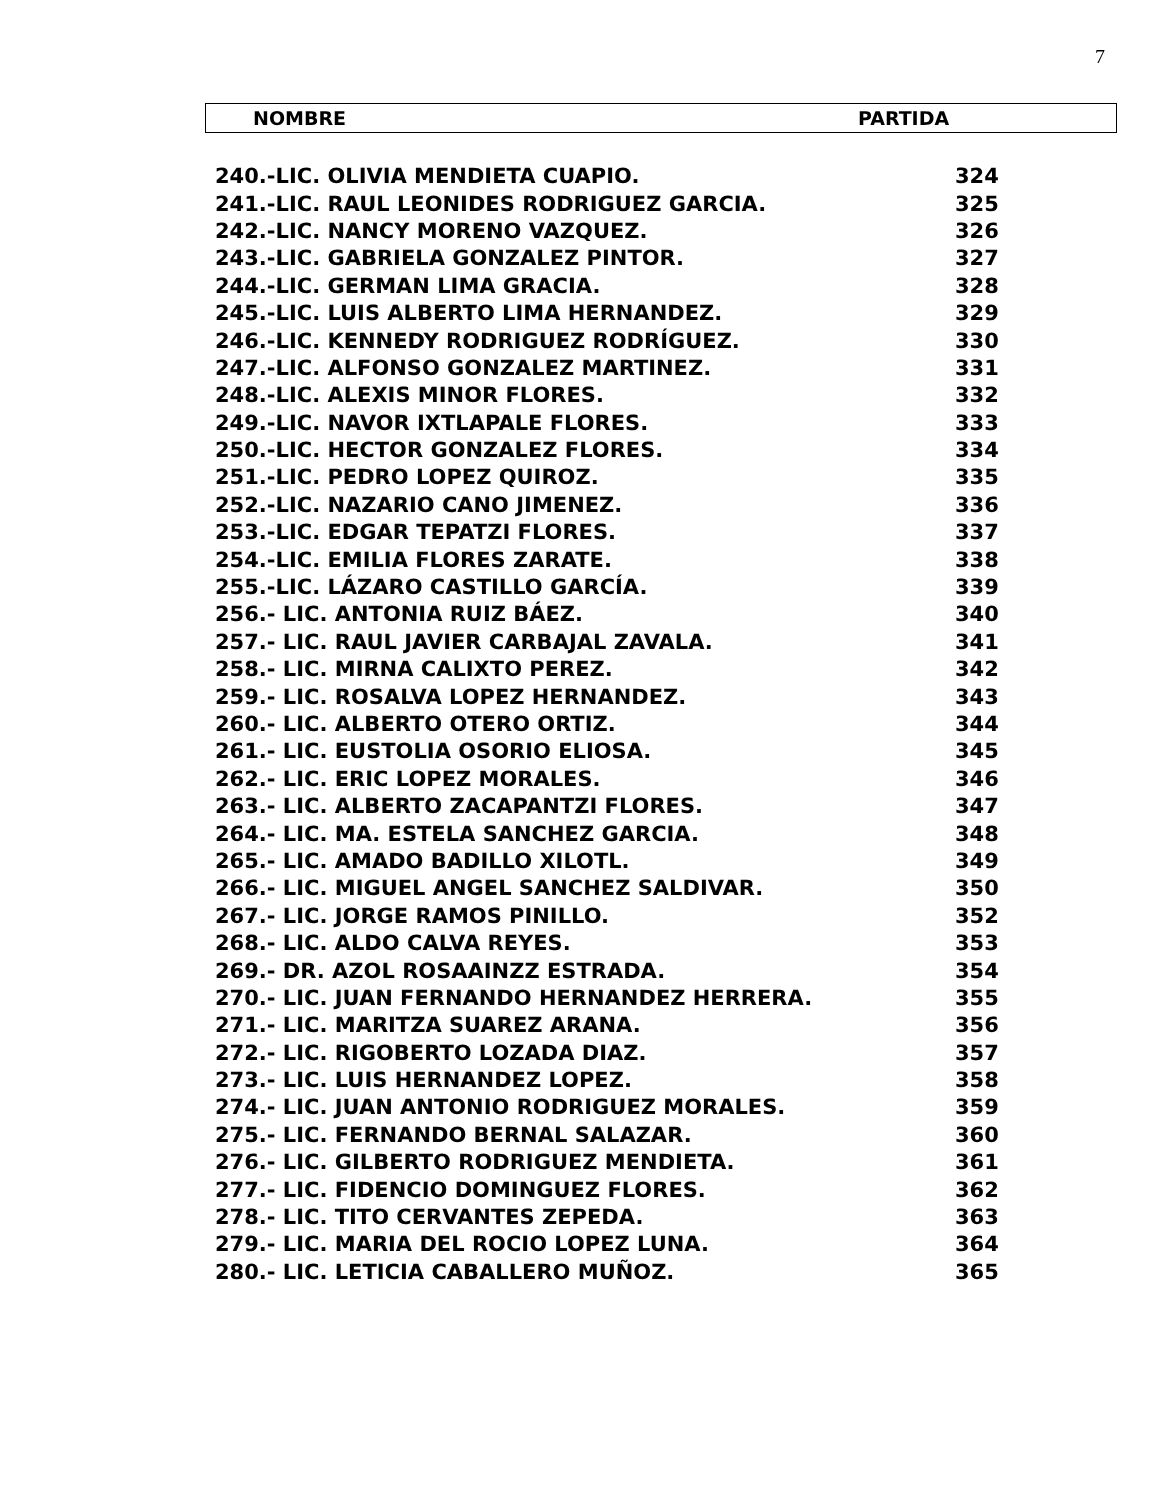7
NOMBRE PARTIDA
| 240.-LIC. OLIVIA MENDIETA CUAPIO. | 324 |
| 241.-LIC. RAUL LEONIDES RODRIGUEZ GARCIA. | 325 |
| 242.-LIC. NANCY MORENO VAZQUEZ. | 326 |
| 243.-LIC. GABRIELA GONZALEZ PINTOR. | 327 |
| 244.-LIC. GERMAN LIMA GRACIA. | 328 |
| 245.-LIC. LUIS ALBERTO LIMA HERNANDEZ. | 329 |
| 246.-LIC. KENNEDY RODRIGUEZ RODRÍGUEZ. | 330 |
| 247.-LIC. ALFONSO GONZALEZ MARTINEZ. | 331 |
| 248.-LIC. ALEXIS MINOR FLORES. | 332 |
| 249.-LIC. NAVOR IXTLAPALE FLORES. | 333 |
| 250.-LIC. HECTOR GONZALEZ FLORES. | 334 |
| 251.-LIC. PEDRO LOPEZ QUIROZ. | 335 |
| 252.-LIC. NAZARIO CANO JIMENEZ. | 336 |
| 253.-LIC. EDGAR TEPATZI FLORES. | 337 |
| 254.-LIC. EMILIA FLORES ZARATE. | 338 |
| 255.-LIC. LÁZARO CASTILLO GARCÍA. | 339 |
| 256.- LIC. ANTONIA RUIZ BÁEZ. | 340 |
| 257.- LIC. RAUL JAVIER CARBAJAL ZAVALA. | 341 |
| 258.- LIC. MIRNA CALIXTO PEREZ. | 342 |
| 259.- LIC. ROSALVA LOPEZ HERNANDEZ. | 343 |
| 260.- LIC. ALBERTO OTERO ORTIZ. | 344 |
| 261.- LIC. EUSTOLIA OSORIO ELIOSA. | 345 |
| 262.- LIC. ERIC LOPEZ MORALES. | 346 |
| 263.- LIC. ALBERTO ZACAPANTZI FLORES. | 347 |
| 264.- LIC. MA. ESTELA SANCHEZ GARCIA. | 348 |
| 265.- LIC. AMADO BADILLO XILOTL. | 349 |
| 266.- LIC. MIGUEL ANGEL SANCHEZ SALDIVAR. | 350 |
| 267.- LIC. JORGE RAMOS PINILLO. | 352 |
| 268.- LIC. ALDO CALVA REYES. | 353 |
| 269.- DR. AZOL ROSAAINZZ ESTRADA. | 354 |
| 270.- LIC. JUAN FERNANDO HERNANDEZ HERRERA. | 355 |
| 271.- LIC. MARITZA SUAREZ ARANA. | 356 |
| 272.- LIC. RIGOBERTO LOZADA DIAZ. | 357 |
| 273.- LIC. LUIS HERNANDEZ LOPEZ. | 358 |
| 274.- LIC. JUAN ANTONIO RODRIGUEZ MORALES. | 359 |
| 275.- LIC. FERNANDO BERNAL SALAZAR. | 360 |
| 276.- LIC. GILBERTO RODRIGUEZ MENDIETA. | 361 |
| 277.- LIC. FIDENCIO DOMINGUEZ FLORES. | 362 |
| 278.- LIC. TITO CERVANTES ZEPEDA. | 363 |
| 279.- LIC. MARIA DEL ROCIO LOPEZ LUNA. | 364 |
| 280.- LIC. LETICIA CABALLERO MUÑOZ. | 365 |